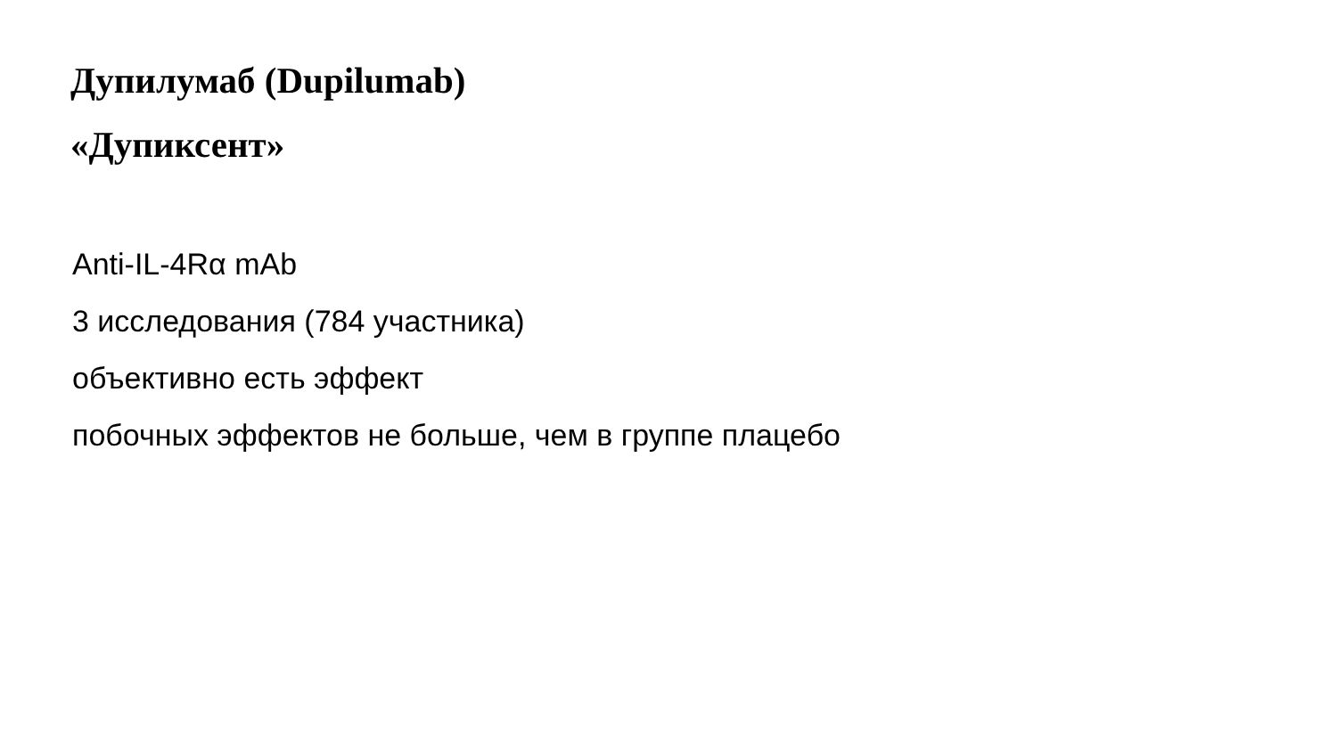Дупилумаб (Dupilumab)
«Дупиксент»
Anti-IL-4Rα mAb
3 исследования (784 участника)
объективно есть эффект
побочных эффектов не больше, чем в группе плацебо